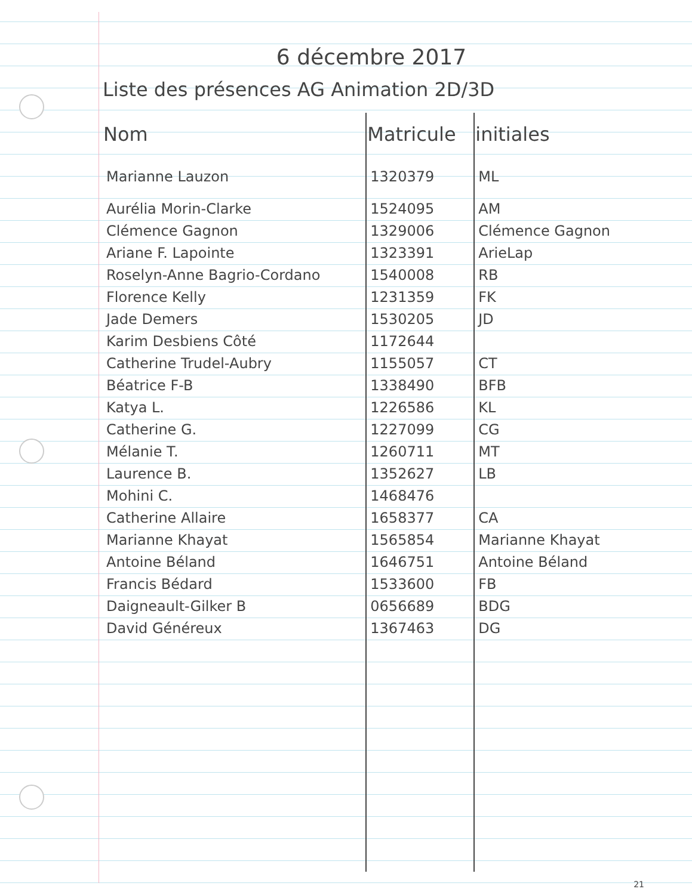6 décembre 2017
Liste des présences AG Animation 2D/3D
| Nom | Matricule | initiales |
| --- | --- | --- |
| Marianne Lauzon | 1320379 | ML |
| Aurélia Morin-Clarke | 1524095 | AM |
| Clémence Gagnon | 1329006 | Clémence Gagnon |
| Ariane F. Lapointe | 1323391 | ArieLap |
| Roselyn-Anne Bagrio-Cordano | 1540008 | RB |
| Florence Kelly | 1231359 | FK |
| Jade Demers | 1530205 | JD |
| Karim Desbiens Côté | 1172644 | |
| Catherine Trudel-Aubry | 1155057 | CT |
| Béatrice F-B | 1338490 | BFB |
| Katya L. | 1226586 | KL |
| Catherine G. | 1227099 | CG |
| Mélanie T. | 1260711 | MT |
| Laurence B. | 1352627 | LB |
| Mohini C. | 1468476 | |
| Catherine Allaire | 1658377 | CA |
| Marianne Khayat | 1565854 | Marianne Khayat |
| Antoine Béland | 1646751 | Antoine Béland |
| Francis Bédard | 1533600 | FB |
| Daigneault-Gilker B | 0656689 | BDG |
| David Généreux | 1367463 | DG |
21